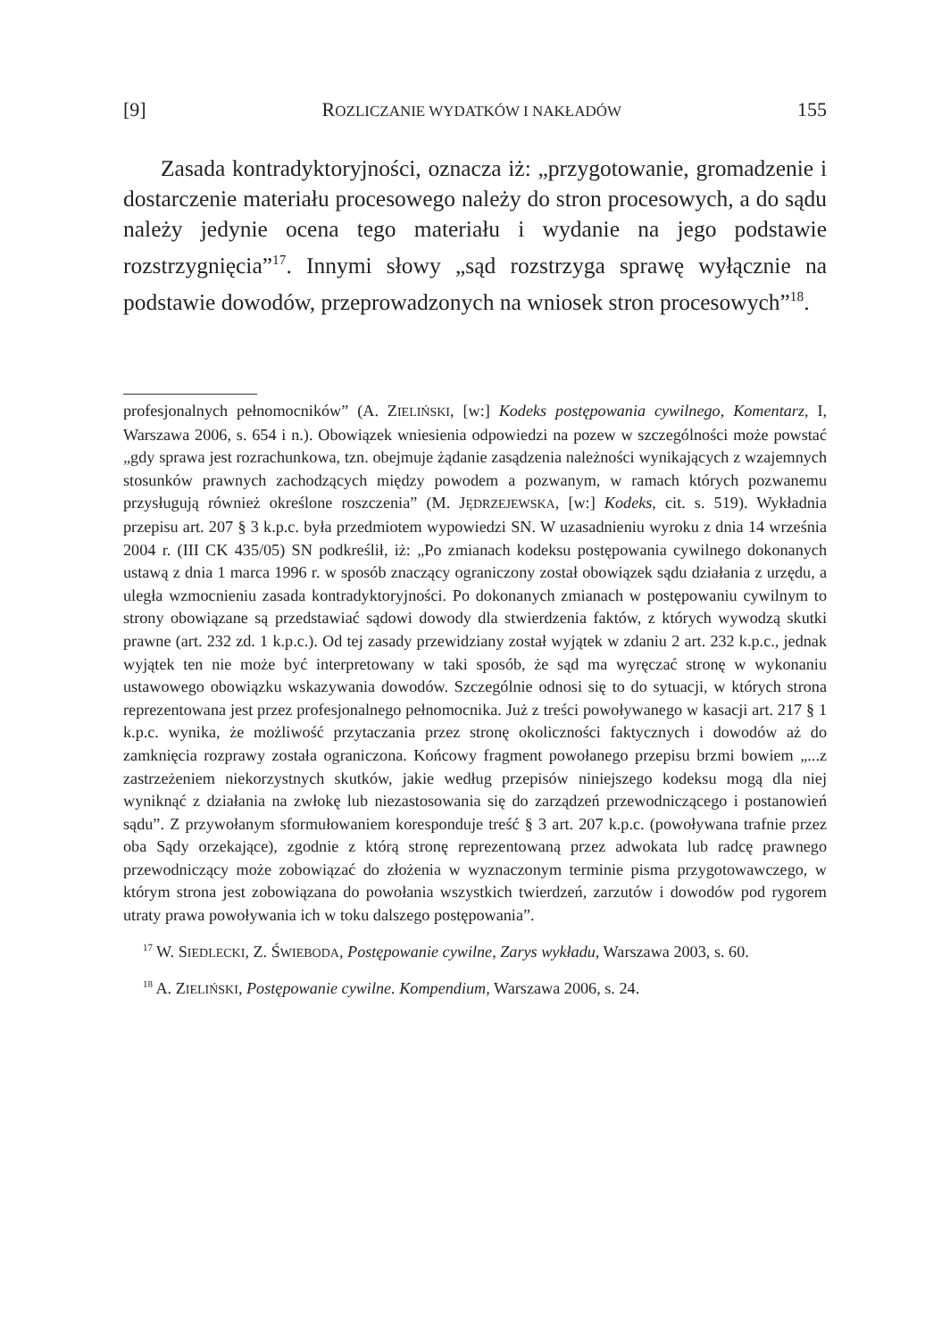[9] ROZLICZANIE WYDATKÓW I NAKŁADÓW 155
Zasada kontradyktoryjności, oznacza iż: „przygotowanie, gromadzenie i dostarczenie materiału procesowego należy do stron procesowych, a do sądu należy jedynie ocena tego materiału i wydanie na jego podstawie rozstrzygnięcia”<sup>17</sup>. Innymi słowy „sąd rozstrzyga sprawę wyłącznie na podstawie dowodów, przeprowadzonych na wniosek stron procesowych”<sup>18</sup>.
profesjonalnych pełnomocników” (A. ZIELIŃSKI, [w:] Kodeks postępowania cywilnego, Komentarz, I, Warszawa 2006, s. 654 i n.). Obowiązek wniesienia odpowiedzi na pozew w szczególności może powstać „gdy sprawa jest rozrachunkowa, tzn. obejmuje żądanie zasądzenia należności wynikających z wzajemnych stosunków prawnych zachodzących między powodem a pozwanym, w ramach których pozwanemu przysługują również określone roszczenia” (M. JĘDRZEJEWSKA, [w:] Kodeks, cit. s. 519). Wykładnia przepisu art. 207 § 3 k.p.c. była przedmiotem wypowiedzi SN. W uzasadnieniu wyroku z dnia 14 września 2004 r. (III CK 435/05) SN podkreślił, iż: „Po zmianach kodeksu postępowania cywilnego dokonanych ustawą z dnia 1 marca 1996 r. w sposób znaczący ograniczony został obowiązek sądu działania z urzędu, a uległa wzmocnieniu zasada kontradyktoryjności. Po dokonanych zmianach w postępowaniu cywilnym to strony obowiązane są przedstawiać sądowi dowody dla stwierdzenia faktów, z których wywodzą skutki prawne (art. 232 zd. 1 k.p.c.). Od tej zasady przewidziany został wyjątek w zdaniu 2 art. 232 k.p.c., jednak wyjątek ten nie może być interpretowany w taki sposób, że sąd ma wyręczać stronę w wykonaniu ustawowego obowiązku wskazywania dowodów. Szczególnie odnosi się to do sytuacji, w których strona reprezentowana jest przez profesjonalnego pełnomocnika. Już z treści powoływanego w kasacji art. 217 § 1 k.p.c. wynika, że możliwość przytaczania przez stronę okoliczności faktycznych i dowodów aż do zamknięcia rozprawy została ograniczona. Końcowy fragment powołanego przepisu brzmi bowiem „...z zastrzeżeniem niekorzystnych skutków, jakie według przepisów niniejszego kodeksu mogą dla niej wyniknąć z działania na zwłokę lub niezastosowania się do zarządzeń przewodniczącego i postanowień sądu”. Z przywołanym sformułowaniem koresponduje treść § 3 art. 207 k.p.c. (powoływana trafnie przez oba Sądy orzekające), zgodnie z którą stronę reprezentowaną przez adwokata lub radcę prawnego przewodniczący może zobowiązać do złożenia w wyznaczonym terminie pisma przygotowawczego, w którym strona jest zobowiązana do powołania wszystkich twierdzeń, zarzutów i dowodów pod rygorem utraty prawa powoływania ich w toku dalszego postępowania”.
<sup>17</sup> W. SIEDLECKI, Z. ŚWIEBODA, Postępowanie cywilne, Zarys wykładu, Warszawa 2003, s. 60.
<sup>18</sup> A. ZIELIŃSKI, Postępowanie cywilne. Kompendium, Warszawa 2006, s. 24.